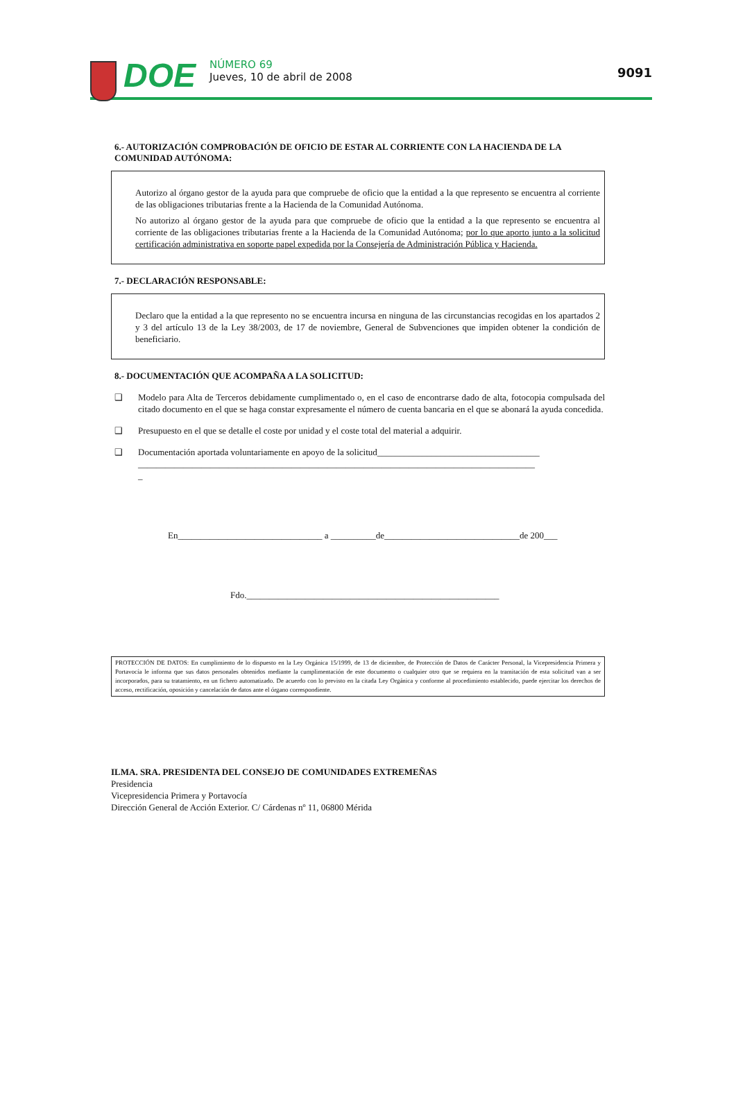DOE
NÚMERO 69
Jueves, 10 de abril de 2008
9091
6.- AUTORIZACIÓN COMPROBACIÓN DE OFICIO DE ESTAR AL CORRIENTE CON LA HACIENDA DE LA COMUNIDAD AUTÓNOMA:
Autorizo al órgano gestor de la ayuda para que compruebe de oficio que la entidad a la que represento se encuentra al corriente de las obligaciones tributarias frente a la Hacienda de la Comunidad Autónoma.
No autorizo al órgano gestor de la ayuda para que compruebe de oficio que la entidad a la que represento se encuentra al corriente de las obligaciones tributarias frente a la Hacienda de la Comunidad Autónoma; por lo que aporto junto a la solicitud certificación administrativa en soporte papel expedida por la Consejería de Administración Pública y Hacienda.
7.- DECLARACIÓN RESPONSABLE:
Declaro que la entidad a la que represento no se encuentra incursa en ninguna de las circunstancias recogidas en los apartados 2 y 3 del artículo 13 de la Ley 38/2003, de 17 de noviembre, General de Subvenciones que impiden obtener la condición de beneficiario.
8.- DOCUMENTACIÓN QUE ACOMPAÑA A LA SOLICITUD:
❑ Modelo para Alta de Terceros debidamente cumplimentado o, en el caso de encontrarse dado de alta, fotocopia compulsada del citado documento en el que se haga constar expresamente el número de cuenta bancaria en el que se abonará la ayuda concedida.
❑ Presupuesto en el que se detalle el coste por unidad y el coste total del material a adquirir.
❑ Documentación aportada voluntariamente en apoyo de la solicitud____________________________________
________________________________________________________________________________________
_
En________________________________ a __________de______________________________de 200___
Fdo.________________________________________________________
PROTECCIÓN DE DATOS: En cumplimiento de lo dispuesto en la Ley Orgánica 15/1999, de 13 de diciembre, de Protección de Datos de Carácter Personal, la Vicepresidencia Primera y Portavocía le informa que sus datos personales obtenidos mediante la cumplimentación de este documento o cualquier otro que se requiera en la tramitación de esta solicitud van a ser incorporados, para su tratamiento, en un fichero automatizado. De acuerdo con lo previsto en la citada Ley Orgánica y conforme al procedimiento establecido, puede ejercitar los derechos de acceso, rectificación, oposición y cancelación de datos ante el órgano correspondiente.
ILMA. SRA. PRESIDENTA DEL CONSEJO DE COMUNIDADES EXTREMEÑAS
Presidencia
Vicepresidencia Primera y Portavocía
Dirección General de Acción Exterior. C/ Cárdenas nº 11, 06800 Mérida